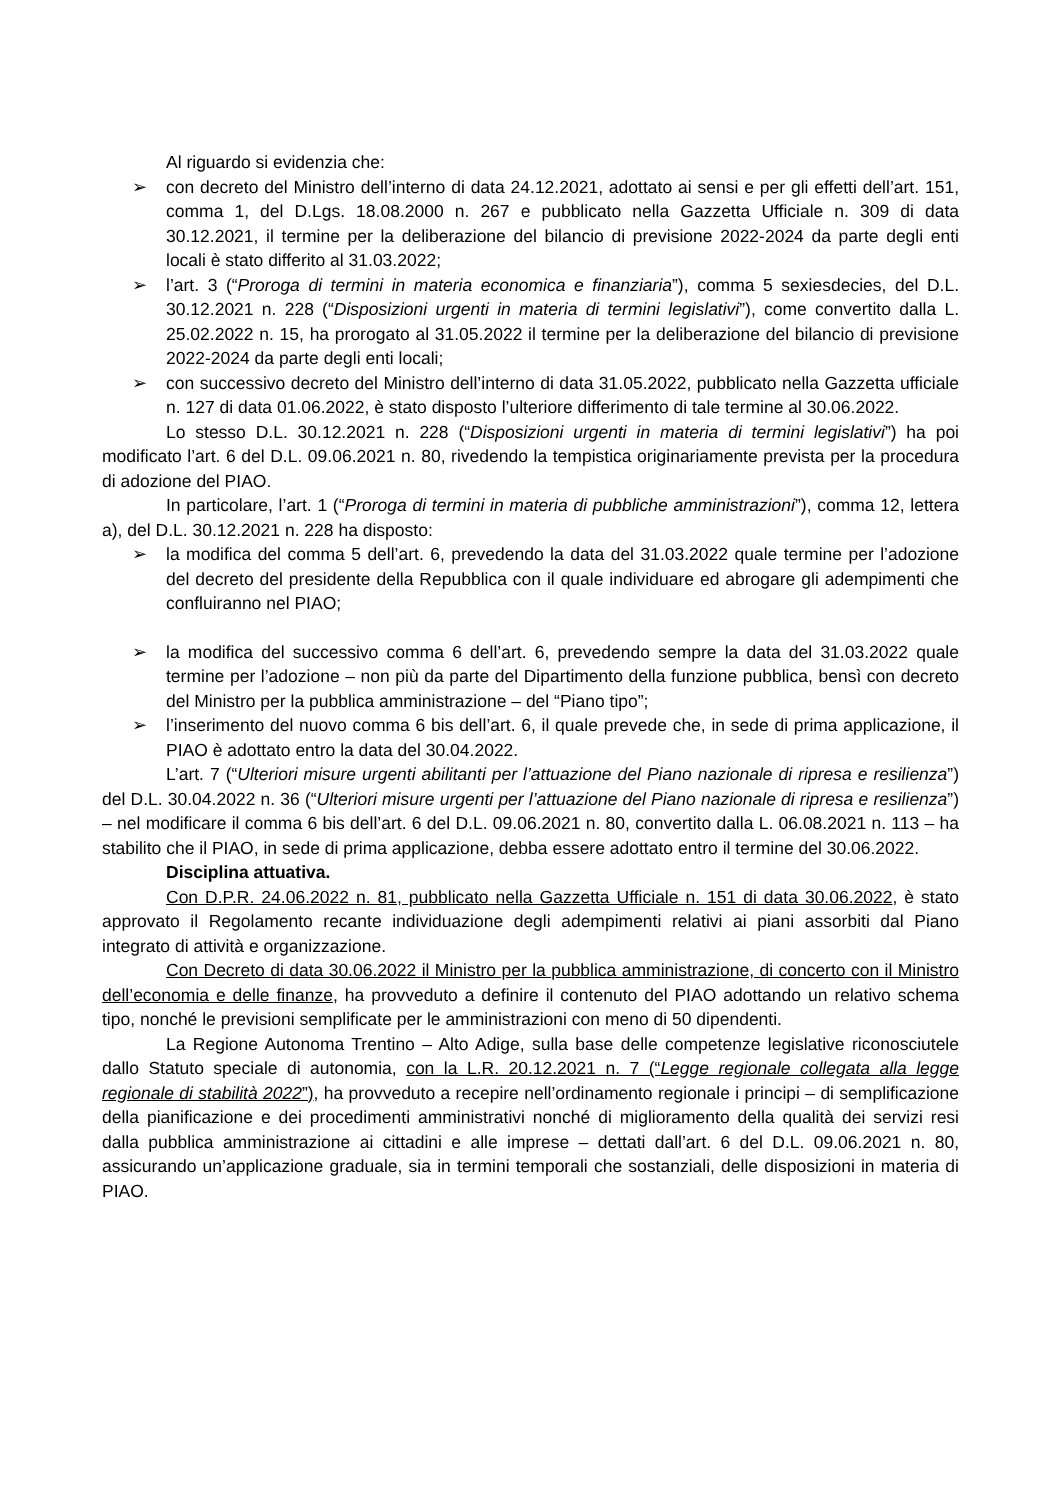Al riguardo si evidenzia che:
➢ con decreto del Ministro dell’interno di data 24.12.2021, adottato ai sensi e per gli effetti dell’art. 151, comma 1, del D.Lgs. 18.08.2000 n. 267 e pubblicato nella Gazzetta Ufficiale n. 309 di data 30.12.2021, il termine per la deliberazione del bilancio di previsione 2022-2024 da parte degli enti locali è stato differito al 31.03.2022;
➢ l’art. 3 (“Proroga di termini in materia economica e finanziaria”), comma 5 sexiesdecies, del D.L. 30.12.2021 n. 228 (“Disposizioni urgenti in materia di termini legislativi”), come convertito dalla L. 25.02.2022 n. 15, ha prorogato al 31.05.2022 il termine per la deliberazione del bilancio di previsione 2022-2024 da parte degli enti locali;
➢ con successivo decreto del Ministro dell’interno di data 31.05.2022, pubblicato nella Gazzetta ufficiale n. 127 di data 01.06.2022, è stato disposto l’ulteriore differimento di tale termine al 30.06.2022.
Lo stesso D.L. 30.12.2021 n. 228 (“Disposizioni urgenti in materia di termini legislativi”) ha poi modificato l’art. 6 del D.L. 09.06.2021 n. 80, rivedendo la tempistica originariamente prevista per la procedura di adozione del PIAO.
In particolare, l’art. 1 (“Proroga di termini in materia di pubbliche amministrazioni”), comma 12, lettera a), del D.L. 30.12.2021 n. 228 ha disposto:
➢ la modifica del comma 5 dell’art. 6, prevedendo la data del 31.03.2022 quale termine per l’adozione del decreto del presidente della Repubblica con il quale individuare ed abrogare gli adempimenti che confluiranno nel PIAO;
➢ la modifica del successivo comma 6 dell’art. 6, prevedendo sempre la data del 31.03.2022 quale termine per l’adozione – non più da parte del Dipartimento della funzione pubblica, bensì con decreto del Ministro per la pubblica amministrazione – del “Piano tipo”;
➢ l’inserimento del nuovo comma 6 bis dell’art. 6, il quale prevede che, in sede di prima applicazione, il PIAO è adottato entro la data del 30.04.2022.
L’art. 7 (“Ulteriori misure urgenti abilitanti per l’attuazione del Piano nazionale di ripresa e resilienza”) del D.L. 30.04.2022 n. 36 (“Ulteriori misure urgenti per l’attuazione del Piano nazionale di ripresa e resilienza”) – nel modificare il comma 6 bis dell’art. 6 del D.L. 09.06.2021 n. 80, convertito dalla L. 06.08.2021 n. 113 – ha stabilito che il PIAO, in sede di prima applicazione, debba essere adottato entro il termine del 30.06.2022.
Disciplina attuativa.
Con D.P.R. 24.06.2022 n. 81, pubblicato nella Gazzetta Ufficiale n. 151 di data 30.06.2022, è stato approvato il Regolamento recante individuazione degli adempimenti relativi ai piani assorbiti dal Piano integrato di attività e organizzazione.
Con Decreto di data 30.06.2022 il Ministro per la pubblica amministrazione, di concerto con il Ministro dell’economia e delle finanze, ha provveduto a definire il contenuto del PIAO adottando un relativo schema tipo, nonché le previsioni semplificate per le amministrazioni con meno di 50 dipendenti.
La Regione Autonoma Trentino – Alto Adige, sulla base delle competenze legislative riconosciutele dallo Statuto speciale di autonomia, con la L.R. 20.12.2021 n. 7 (“Legge regionale collegata alla legge regionale di stabilità 2022”), ha provveduto a recepire nell’ordinamento regionale i principi – di semplificazione della pianificazione e dei procedimenti amministrativi nonché di miglioramento della qualità dei servizi resi dalla pubblica amministrazione ai cittadini e alle imprese – dettati dall’art. 6 del D.L. 09.06.2021 n. 80, assicurando un’applicazione graduale, sia in termini temporali che sostanziali, delle disposizioni in materia di PIAO.